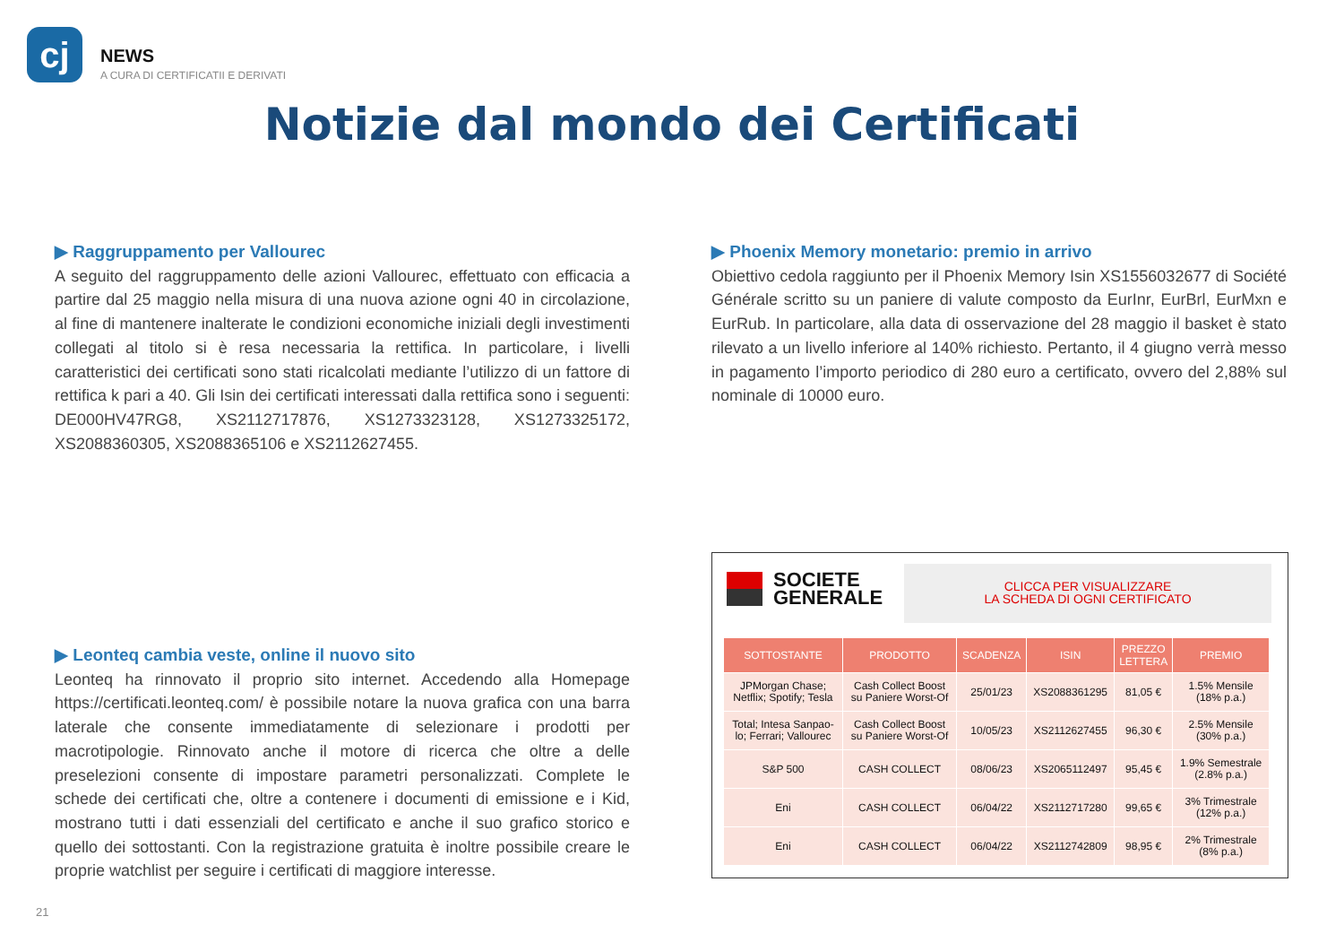cj
NEWS
A CURA DI CERTIFICATII E DERIVATI
Notizie dal mondo dei Certificati
▶ Raggruppamento per Vallourec
A seguito del raggruppamento delle azioni Vallourec, effettuato con efficacia a partire dal 25 maggio nella misura di una nuova azione ogni 40 in circolazione, al fine di mantenere inalterate le condizioni economiche iniziali degli investimenti collegati al titolo si è resa necessaria la rettifica. In particolare, i livelli caratteristici dei certificati sono stati ricalcolati mediante l’utilizzo di un fattore di rettifica k pari a 40. Gli Isin dei certificati interessati dalla rettifica sono i seguenti: DE000HV47RG8, XS2112717876, XS1273323128, XS1273325172, XS2088360305, XS2088365106 e XS2112627455.
▶ Phoenix Memory monetario: premio in arrivo
Obiettivo cedola raggiunto per il Phoenix Memory Isin XS1556032677 di Société Générale scritto su un paniere di valute composto da EurInr, EurBrl, EurMxn e EurRub. In particolare, alla data di osservazione del 28 maggio il basket è stato rilevato a un livello inferiore al 140% richiesto. Pertanto, il 4 giugno verrà messo in pagamento l’importo periodico di 280 euro a certificato, ovvero del 2,88% sul nominale di 10000 euro.
▶ Leonteq cambia veste, online il nuovo sito
Leonteq ha rinnovato il proprio sito internet. Accedendo alla Homepage https://certificati.leonteq.com/ è possibile notare la nuova grafica con una barra laterale che consente immediatamente di selezionare i prodotti per macrotipologie. Rinnovato anche il motore di ricerca che oltre a delle preselezioni consente di impostare parametri personalizzati. Complete le schede dei certificati che, oltre a contenere i documenti di emissione e i Kid, mostrano tutti i dati essenziali del certificato e anche il suo grafico storico e quello dei sottostanti. Con la registrazione gratuita è inoltre possibile creare le proprie watchlist per seguire i certificati di maggiore interesse.
SOCIETE
GENERALE
CLICCA PER VISUALIZZARE
LA SCHEDA DI OGNI CERTIFICATO
| SOTTOSTANTE | PRODOTTO | SCADENZA | ISIN | PREZZO LETTERA | PREMIO |
| --- | --- | --- | --- | --- | --- |
| JPMorgan Chase; Netflix; Spotify; Tesla | Cash Collect Boost su Paniere Worst-Of | 25/01/23 | XS2088361295 | 81,05 € | 1.5% Mensile (18% p.a.) |
| Total; Intesa Sanpao- lo; Ferrari; Vallourec | Cash Collect Boost su Paniere Worst-Of | 10/05/23 | XS2112627455 | 96,30 € | 2.5% Mensile (30% p.a.) |
| S&P 500 | CASH COLLECT | 08/06/23 | XS2065112497 | 95,45 € | 1.9% Semestrale (2.8% p.a.) |
| Eni | CASH COLLECT | 06/04/22 | XS2112717280 | 99,65 € | 3% Trimestrale (12% p.a.) |
| Eni | CASH COLLECT | 06/04/22 | XS2112742809 | 98,95 € | 2% Trimestrale (8% p.a.) |
21